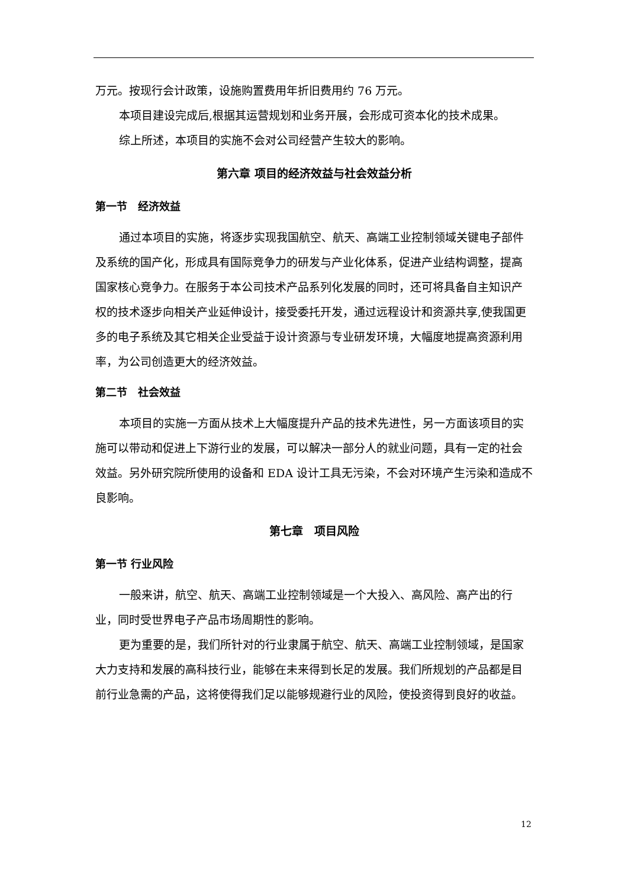万元。按现行会计政策，设施购置费用年折旧费用约 76 万元。
本项目建设完成后,根据其运营规划和业务开展，会形成可资本化的技术成果。
综上所述，本项目的实施不会对公司经营产生较大的影响。
第六章 项目的经济效益与社会效益分析
第一节　经济效益
通过本项目的实施，将逐步实现我国航空、航天、高端工业控制领域关键电子部件及系统的国产化，形成具有国际竞争力的研发与产业化体系，促进产业结构调整，提高国家核心竞争力。在服务于本公司技术产品系列化发展的同时，还可将具备自主知识产权的技术逐步向相关产业延伸设计，接受委托开发，通过远程设计和资源共享,使我国更多的电子系统及其它相关企业受益于设计资源与专业研发环境，大幅度地提高资源利用率，为公司创造更大的经济效益。
第二节　社会效益
本项目的实施一方面从技术上大幅度提升产品的技术先进性，另一方面该项目的实施可以带动和促进上下游行业的发展，可以解决一部分人的就业问题，具有一定的社会效益。另外研究院所使用的设备和 EDA 设计工具无污染，不会对环境产生污染和造成不良影响。
第七章　项目风险
第一节 行业风险
一般来讲，航空、航天、高端工业控制领域是一个大投入、高风险、高产出的行业，同时受世界电子产品市场周期性的影响。
更为重要的是，我们所针对的行业隶属于航空、航天、高端工业控制领域，是国家大力支持和发展的高科技行业，能够在未来得到长足的发展。我们所规划的产品都是目前行业急需的产品，这将使得我们足以能够规避行业的风险，使投资得到良好的收益。
12